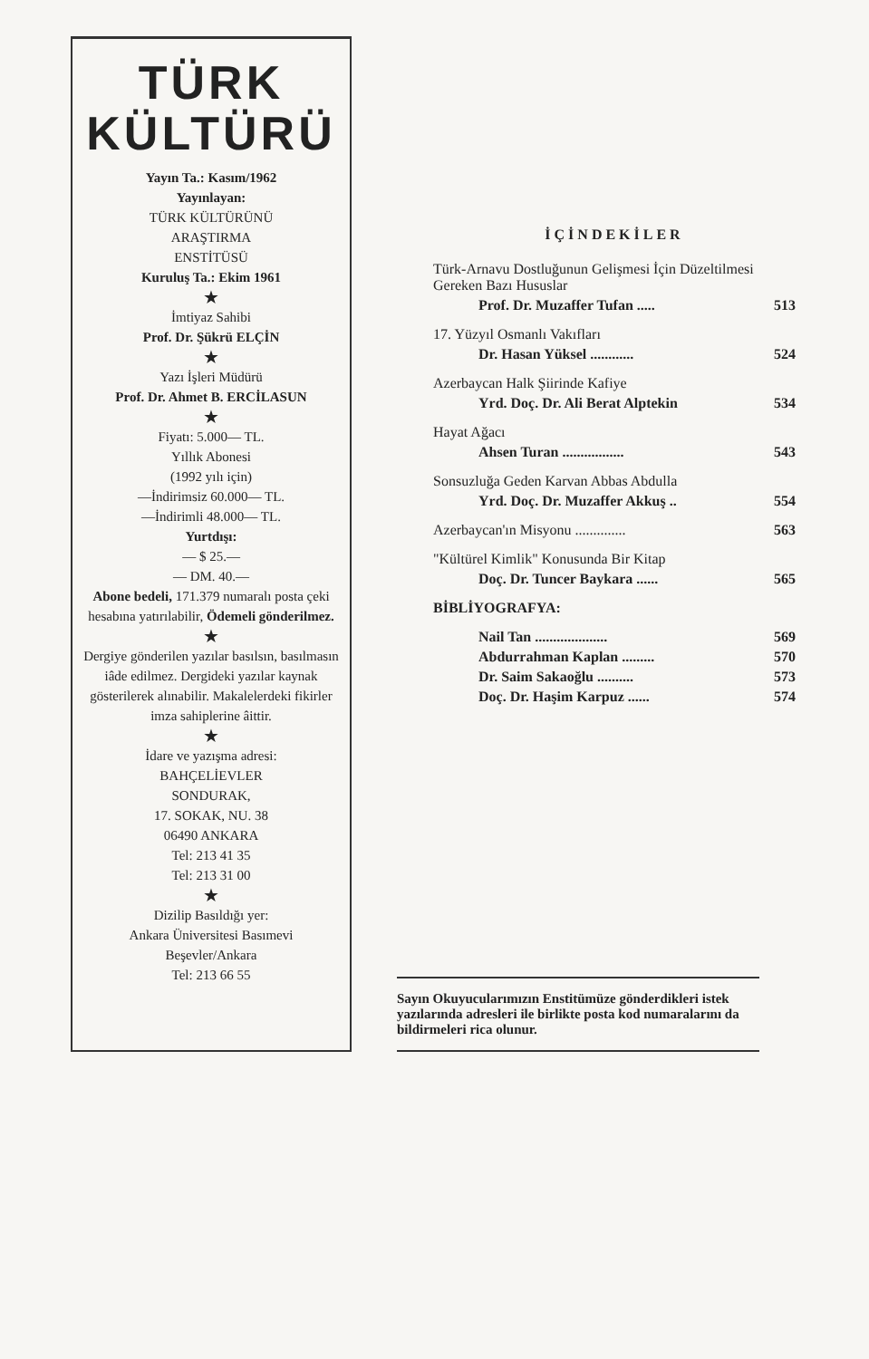TÜRK
KÜLTÜRÜ
Yayın Ta.: Kasım/1962
Yayınlayan:
TÜRK KÜLTÜRÜNÜ
ARAŞTIRMA
ENSTİTÜSÜ
Kuruluş Ta.: Ekim 1961
★
İmtiyaz Sahibi
Prof. Dr. Şükrü ELÇİN
★
Yazı İşleri Müdürü
Prof. Dr. Ahmet B. ERCİLASUN
★
Fiyatı: 5.000— TL.
Yıllık Abonesi
(1992 yılı için)
—İndirimsiz 60.000— TL.
—İndirimli 48.000— TL.
Yurtdışı:
— $ 25.—
— DM. 40.—
Abone bedeli, 171.379 numaralı posta çeki hesabına yatırılabilir, Ödemeli gönderilmez.
★
Dergiye gönderilen yazılar basılsın, basılmasın iâde edilmez. Dergideki yazılar kaynak gösterilerek alınabilir. Makalelerdeki fikirler imza sahiplerine âittir.
★
İdare ve yazışma adresi:
BAHÇELİEVLER
SONDURAK,
17. SOKAK, NU. 38
06490 ANKARA
Tel: 213 41 35
Tel: 213 31 00
★
Dizilip Basıldığı yer:
Ankara Üniversitesi Basımevi
Beşevler/Ankara
Tel: 213 66 55
İÇİNDEKİLER
Türk-Arnavu Dostluğunun Gelişmesi İçin Düzeltilmesi Gereken Bazı Hususlar
Prof. Dr. Muzaffer Tufan ..... 513
17. Yüzyıl Osmanlı Vakıfları
Dr. Hasan Yüksel ............ 524
Azerbaycan Halk Şiirinde Kafiye
Yrd. Doç. Dr. Ali Berat Alptekin 534
Hayat Ağacı
Ahsen Turan ................. 543
Sonsuzluğa Geden Karvan Abbas Abdulla
Yrd. Doç. Dr. Muzaffer Akkuş .. 554
Azerbaycan'ın Misyonu .............. 563
"Kültürel Kimlik" Konusunda Bir Kitap
Doç. Dr. Tuncer Baykara ...... 565
BİBLİYOGRAFYA:
Nail Tan .................... 569
Abdurrahman Kaplan ......... 570
Dr. Saim Sakaoğlu .......... 573
Doç. Dr. Haşim Karpuz ...... 574
Sayın Okuyucularımızın Enstitümüze gönderdikleri istek yazılarında adresleri ile birlikte posta kod numaralarını da bildirmeleri rica olunur.